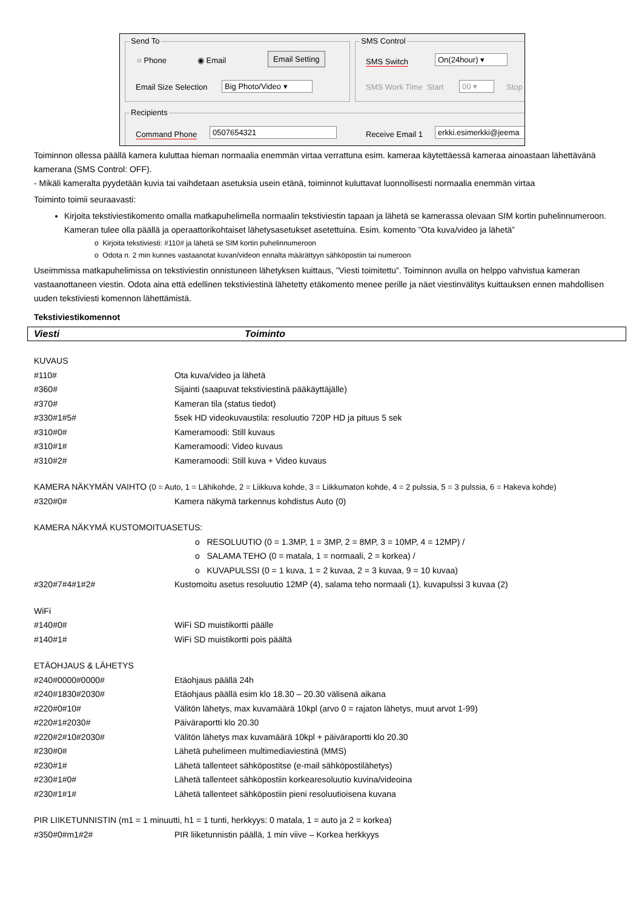Send To
○ Phone ◉ Email
Email Setting
Email Size Selection Big Photo/Video ▾
SMS Control
SMS Switch On(24hour) ▾
SMS Work Time Start 00 ▾ Stop
Recipients
Command Phone 0507654321 Receive Email 1 erkki.esimerkki@jeema
Toiminnon ollessa päällä kamera kuluttaa hieman normaalia enemmän virtaa verrattuna esim. kameraa käytettäessä kameraa ainoastaan lähettävänä kamerana (SMS Control: OFF).
- Mikäli kameralta pyydetään kuvia tai vaihdetaan asetuksia usein etänä, toiminnot kuluttavat luonnollisesti normaalia enemmän virtaa
Toiminto toimii seuraavasti:
Kirjoita tekstiviestikomento omalla matkapuhelimella normaalin tekstiviestin tapaan ja lähetä se kamerassa olevaan SIM kortin puhelinnumeroon. Kameran tulee olla päällä ja operaattorikohtaiset lähetysasetukset asetettuina. Esim. komento ”Ota kuva/video ja lähetä”
o Kirjoita tekstiviesti: #110# ja lähetä se SIM kortin puhelinnumeroon
o Odota n. 2 min kunnes vastaanotat kuvan/videon ennalta määrättyyn sähköpostiin tai numeroon
Useimmissa matkapuhelimissa on tekstiviestin onnistuneen lähetyksen kuittaus, ”Viesti toimitettu”. Toiminnon avulla on helppo vahvistua kameran vastaanottaneen viestin. Odota aina että edellinen tekstiviestinä lähetetty etäkomento menee perille ja näet viestinvälitys kuittauksen ennen mahdollisen uuden tekstiviesti komennon lähettämistä.
Tekstiviestikomennot
Viesti Toiminto
| KUVAUS | |
| #110# | Ota kuva/video ja lähetä |
| #360# | Sijainti (saapuvat tekstiviestinä pääkäyttäjälle) |
| #370# | Kameran tila (status tiedot) |
| #330#1#5# | 5sek HD videokuvaustila: resoluutio 720P HD ja pituus 5 sek |
| #310#0# | Kameramoodi: Still kuvaus |
| #310#1# | Kameramoodi: Video kuvaus |
| #310#2# | Kameramoodi: Still kuva + Video kuvaus |
| KAMERA NÄKYMÄN VAIHTO (0 = Auto, 1 = Lähikohde, 2 = Liikkuva kohde, 3 = Liikkumaton kohde, 4 = 2 pulssia, 5 = 3 pulssia, 6 = Hakeva kohde) | |
| #320#0# | Kamera näkymä tarkennus kohdistus Auto (0) |
| KAMERA NÄKYMÄ KUSTOMOITUASETUS: | |
| | o RESOLUUTIO (0 = 1.3MP, 1 = 3MP, 2 = 8MP, 3 = 10MP, 4 = 12MP) / |
| | o SALAMA TEHO (0 = matala, 1 = normaali, 2 = korkea) / |
| | o KUVAPULSSI (0 = 1 kuva, 1 = 2 kuvaa, 2 = 3 kuvaa, 9 = 10 kuvaa) |
| #320#7#4#1#2# | Kustomoitu asetus resoluutio 12MP (4), salama teho normaali (1), kuvapulssi 3 kuvaa (2) |
| WiFi | |
| #140#0# | WiFi SD muistikortti päälle |
| #140#1# | WiFi SD muistikortti pois päältä |
| ETÄOHJAUS & LÄHETYS | |
| #240#0000#0000# | Etäohjaus päällä 24h |
| #240#1830#2030# | Etäohjaus päällä esim klo 18.30 – 20.30 välisenä aikana |
| #220#0#10# | Välitön lähetys, max kuvamäärä 10kpl (arvo 0 = rajaton lähetys, muut arvot 1-99) |
| #220#1#2030# | Päiväraportti klo 20.30 |
| #220#2#10#2030# | Välitön lähetys max kuvamäärä 10kpl + päiväraportti klo 20.30 |
| #230#0# | Lähetä puhelimeen multimediaviestinä (MMS) |
| #230#1# | Lähetä tallenteet sähköpostitse (e-mail sähköpostilähetys) |
| #230#1#0# | Lähetä tallenteet sähköpostiin korkearesoluutio kuvina/videoina |
| #230#1#1# | Lähetä tallenteet sähköpostiin pieni resoluutioisena kuvana |
| PIR LIIKETUNNISTIN (m1 = 1 minuutti, h1 = 1 tunti, herkkyys: 0 matala, 1 = auto ja 2 = korkea) | |
| #350#0#m1#2# | PIR liiketunnistin päällä, 1 min viive – Korkea herkkyys |